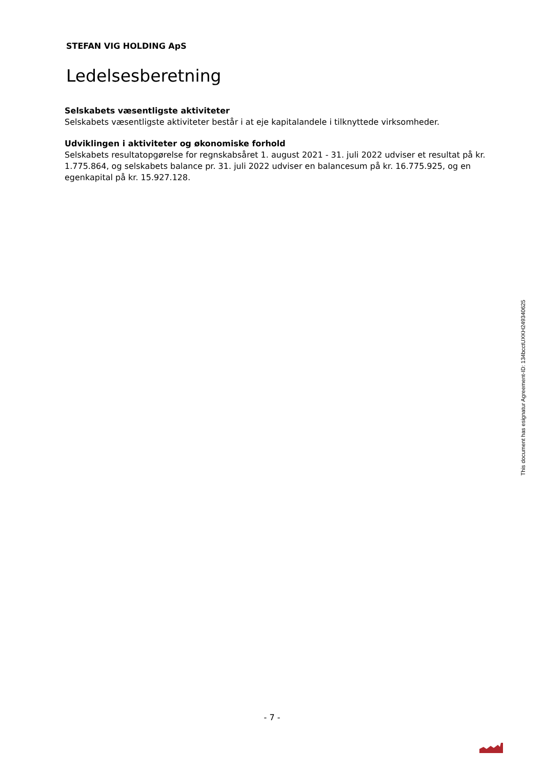STEFAN VIG HOLDING ApS
Ledelsesberetning
Selskabets væsentligste aktiviteter
Selskabets væsentligste aktiviteter består i at eje kapitalandele i tilknyttede virksomheder.
Udviklingen i aktiviteter og økonomiske forhold
Selskabets resultatopgørelse for regnskabsåret 1. august 2021 - 31. juli 2022 udviser et resultat på kr. 1.775.864, og selskabets balance pr. 31. juli 2022 udviser en balancesum på kr. 16.775.925, og en egenkapital på kr. 15.927.128.
- 7 -
This document has esignatur Agreement-ID: 134bcctUXKH249340625